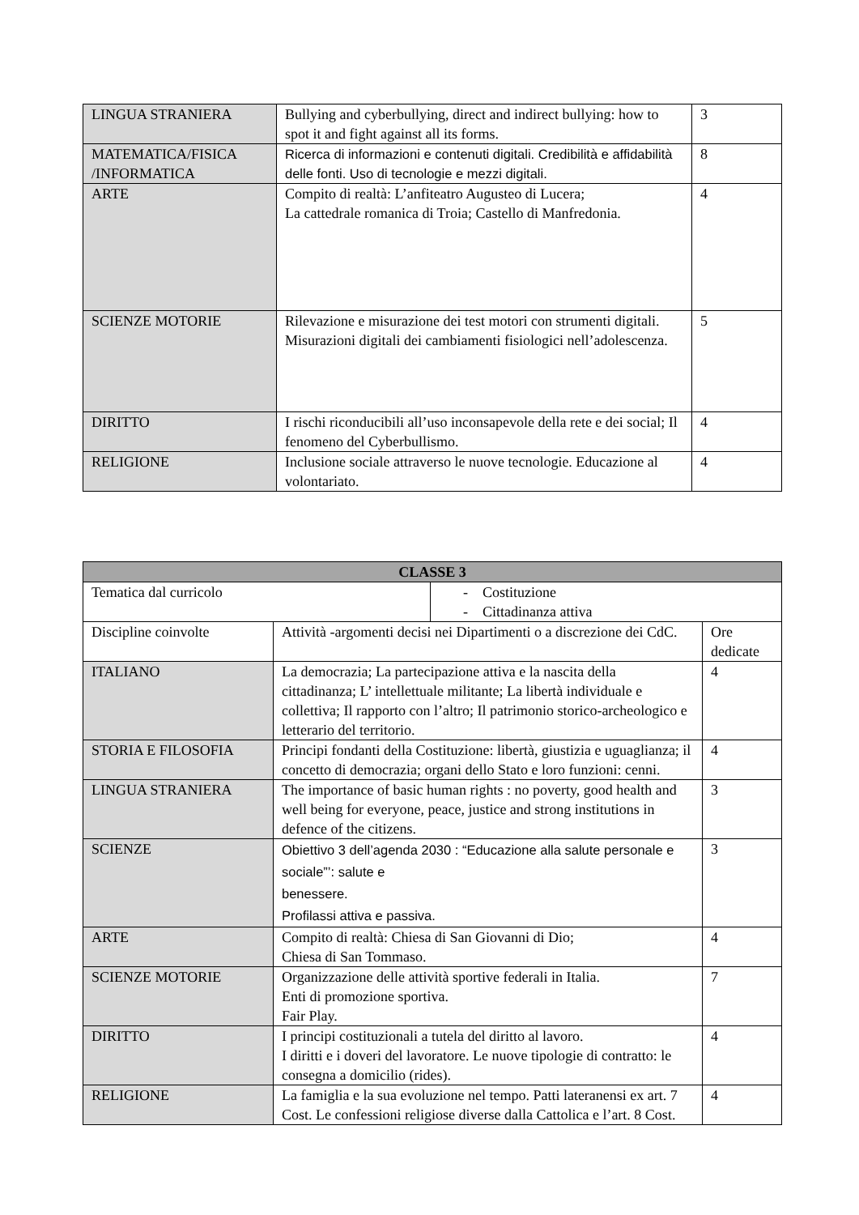| LINGUA STRANIERA | Bullying and cyberbullying, direct and indirect bullying: how to spot it and fight against all its forms. | 3 |
| MATEMATICA/FISICA /INFORMATICA | Ricerca di informazioni e contenuti digitali. Credibilità e affidabilità delle fonti. Uso di tecnologie e mezzi digitali. | 8 |
| ARTE | Compito di realtà: L’anfiteatro Augusteo di Lucera; La cattedrale romanica di Troia; Castello di Manfredonia. | 4 |
| SCIENZE MOTORIE | Rilevazione e misurazione dei test motori con strumenti digitali. Misurazioni digitali dei cambiamenti fisiologici nell’adolescenza. | 5 |
| DIRITTO | I rischi riconducibili all’uso inconsapevole della rete e dei social; Il fenomeno del Cyberbullismo. | 4 |
| RELIGIONE | Inclusione sociale attraverso le nuove tecnologie. Educazione al volontariato. | 4 |
| CLASSE 3 | | | |
| Tematica dal curricolo | | - Costituzione - Cittadinanza attiva | |
| Discipline coinvolte | Attività -argomenti decisi nei Dipartimenti o a discrezione dei CdC. | | Ore dedicate |
| ITALIANO | La democrazia; La partecipazione attiva e la nascita della cittadinanza; L’ intellettuale militante; La libertà individuale e collettiva; Il rapporto con l’altro; Il patrimonio storico-archeologico e letterario del territorio. | | 4 |
| STORIA E FILOSOFIA | Principi fondanti della Costituzione: libertà, giustizia e uguaglianza; il concetto di democrazia; organi dello Stato e loro funzioni: cenni. | | 4 |
| LINGUA STRANIERA | The importance of basic human rights : no poverty, good health and well being for everyone, peace, justice and strong institutions in defence of the citizens. | | 3 |
| SCIENZE | Obiettivo 3 dell’agenda 2030 : “Educazione alla salute personale e sociale”’: salute e benessere. Profilassi attiva e passiva. | | 3 |
| ARTE | Compito di realtà: Chiesa di San Giovanni di Dio; Chiesa di San Tommaso. | | 4 |
| SCIENZE MOTORIE | Organizzazione delle attività sportive federali in Italia. Enti di promozione sportiva. Fair Play. | | 7 |
| DIRITTO | I principi costituzionali a tutela del diritto al lavoro. I diritti e i doveri del lavoratore. Le nuove tipologie di contratto: le consegna a domicilio (rides). | | 4 |
| RELIGIONE | La famiglia e la sua evoluzione nel tempo. Patti lateranensi ex art. 7 Cost. Le confessioni religiose diverse dalla Cattolica e l’art. 8 Cost. | | 4 |